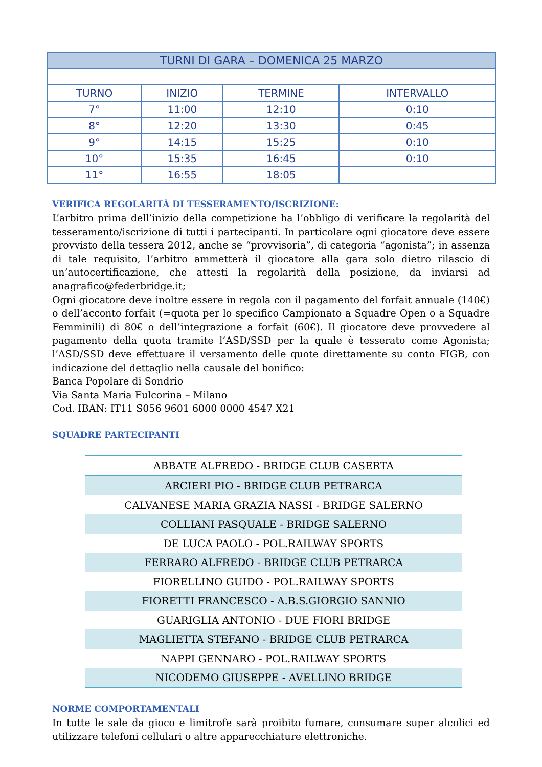| TURNI DI GARA – DOMENICA 25 MARZO | | | |
| TURNO | INIZIO | TERMINE | INTERVALLO |
| 7° | 11:00 | 12:10 | 0:10 |
| 8° | 12:20 | 13:30 | 0:45 |
| 9° | 14:15 | 15:25 | 0:10 |
| 10° | 15:35 | 16:45 | 0:10 |
| 11° | 16:55 | 18:05 | |
VERIFICA REGOLARITÀ DI TESSERAMENTO/ISCRIZIONE:
L’arbitro prima dell’inizio della competizione ha l’obbligo di verificare la regolarità del tesseramento/iscrizione di tutti i partecipanti. In particolare ogni giocatore deve essere provvisto della tessera 2012, anche se “provvisoria”, di categoria “agonista”; in assenza di tale requisito, l’arbitro ammetterà il giocatore alla gara solo dietro rilascio di un’autocertificazione, che attesti la regolarità della posizione, da inviarsi ad anagrafico@federbridge.it;
Ogni giocatore deve inoltre essere in regola con il pagamento del forfait annuale (140€) o dell’acconto forfait (=quota per lo specifico Campionato a Squadre Open o a Squadre Femminili) di 80€ o dell’integrazione a forfait (60€). Il giocatore deve provvedere al pagamento della quota tramite l’ASD/SSD per la quale è tesserato come Agonista; l’ASD/SSD deve effettuare il versamento delle quote direttamente su conto FIGB, con indicazione del dettaglio nella causale del bonifico:
Banca Popolare di Sondrio
Via Santa Maria Fulcorina – Milano
Cod. IBAN: IT11 S056 9601 6000 0000 4547 X21
SQUADRE PARTECIPANTI
| ABBATE ALFREDO - BRIDGE CLUB CASERTA |
| ARCIERI PIO - BRIDGE CLUB PETRARCA |
| CALVANESE MARIA GRAZIA NASSI - BRIDGE SALERNO |
| COLLIANI PASQUALE - BRIDGE SALERNO |
| DE LUCA PAOLO - POL.RAILWAY SPORTS |
| FERRARO ALFREDO - BRIDGE CLUB PETRARCA |
| FIORELLINO GUIDO - POL.RAILWAY SPORTS |
| FIORETTI FRANCESCO - A.B.S.GIORGIO SANNIO |
| GUARIGLIA ANTONIO - DUE FIORI BRIDGE |
| MAGLIETTA STEFANO - BRIDGE CLUB PETRARCA |
| NAPPI GENNARO - POL.RAILWAY SPORTS |
| NICODEMO GIUSEPPE - AVELLINO BRIDGE |
NORME COMPORTAMENTALI
In tutte le sale da gioco e limitrofe sarà proibito fumare, consumare super alcolici ed utilizzare telefoni cellulari o altre apparecchiature elettroniche.